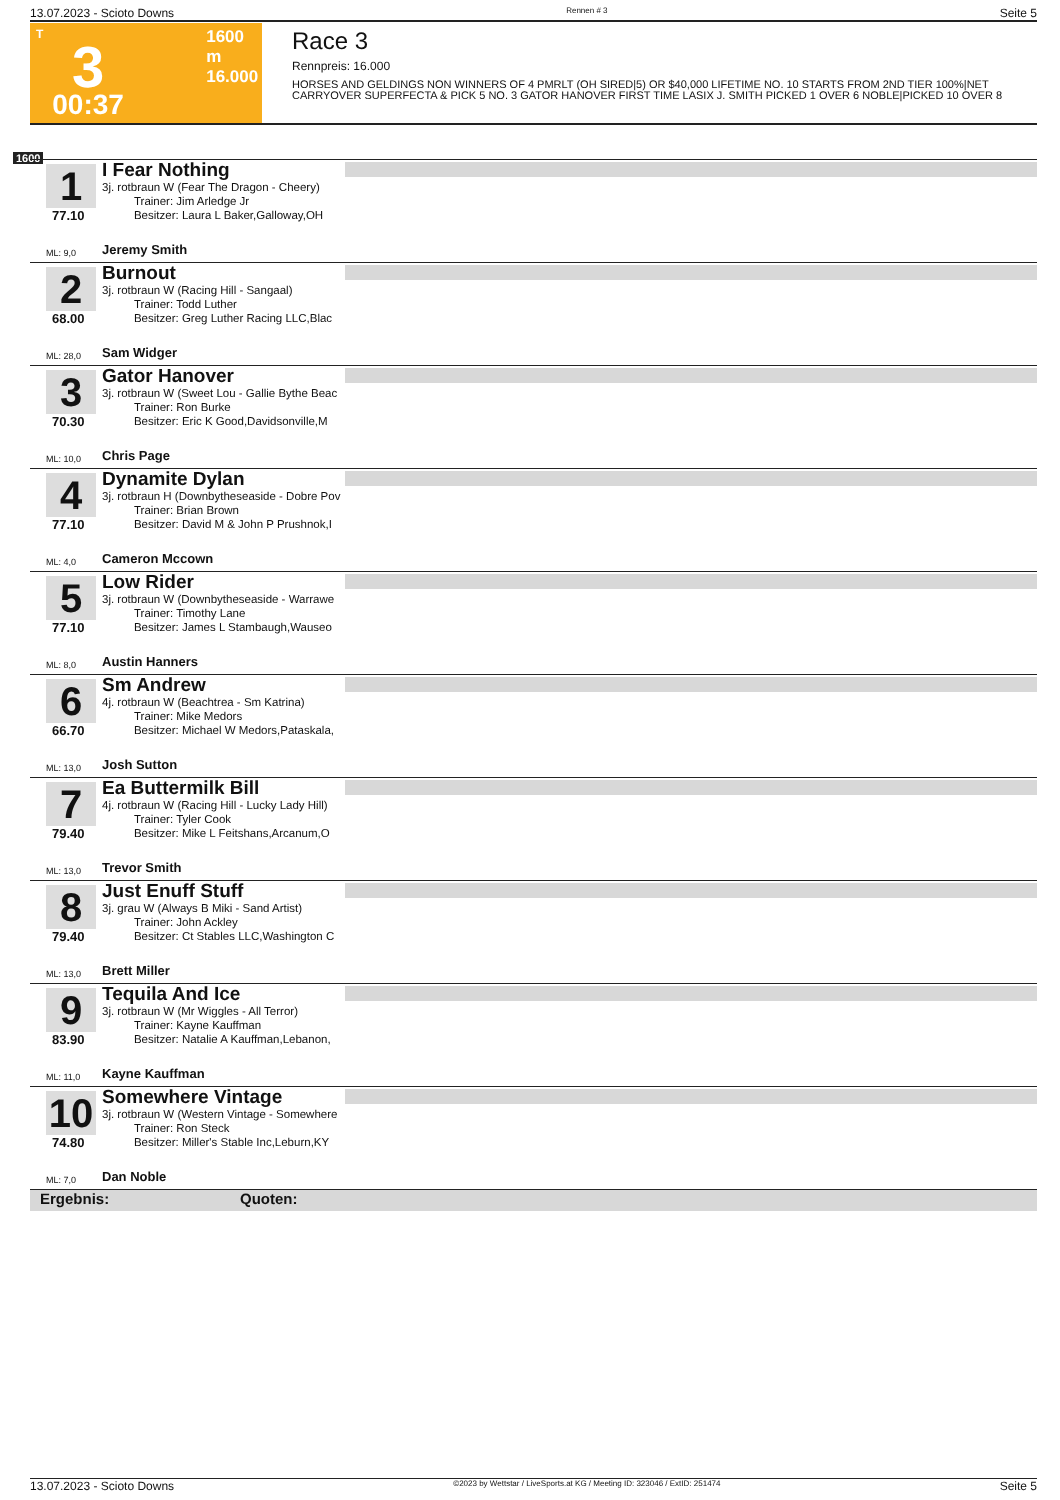13.07.2023 - Scioto Downs Rennen # 3 Seite 5
T
3
00:37
1600 m
16.000
Race 3
Rennpreis: 16.000
HORSES AND GELDINGS NON WINNERS OF 4 PMRLT (OH SIRED|5) OR $40,000 LIFETIME NO. 10 STARTS FROM 2ND TIER 100%|NET CARRYOVER SUPERFECTA & PICK 5 NO. 3 GATOR HANOVER FIRST TIME LASIX J. SMITH PICKED 1 OVER 6 NOBLE|PICKED 10 OVER 8
1600
1
77.10
I Fear Nothing
3j. rotbraun W (Fear The Dragon - Cheery)
Trainer: Jim Arledge Jr
Besitzer: Laura L Baker,Galloway,OH
ML: 9,0 Jeremy Smith
2
68.00
Burnout
3j. rotbraun W (Racing Hill - Sangaal)
Trainer: Todd Luther
Besitzer: Greg Luther Racing LLC,Blac
ML: 28,0 Sam Widger
3
70.30
Gator Hanover
3j. rotbraun W (Sweet Lou - Gallie Bythe Beac
Trainer: Ron Burke
Besitzer: Eric K Good,Davidsonville,M
ML: 10,0 Chris Page
4
77.10
Dynamite Dylan
3j. rotbraun H (Downbytheseaside - Dobre Pov
Trainer: Brian Brown
Besitzer: David M & John P Prushnok,I
ML: 4,0 Cameron Mccown
5
77.10
Low Rider
3j. rotbraun W (Downbytheseaside - Warrawe
Trainer: Timothy Lane
Besitzer: James L Stambaugh,Wauseo
ML: 8,0 Austin Hanners
6
66.70
Sm Andrew
4j. rotbraun W (Beachtrea - Sm Katrina)
Trainer: Mike Medors
Besitzer: Michael W Medors,Pataskala,
ML: 13,0 Josh Sutton
7
79.40
Ea Buttermilk Bill
4j. rotbraun W (Racing Hill - Lucky Lady Hill)
Trainer: Tyler Cook
Besitzer: Mike L Feitshans,Arcanum,O
ML: 13,0 Trevor Smith
8
79.40
Just Enuff Stuff
3j. grau W (Always B Miki - Sand Artist)
Trainer: John Ackley
Besitzer: Ct Stables LLC,Washington C
ML: 13,0 Brett Miller
9
83.90
Tequila And Ice
3j. rotbraun W (Mr Wiggles - All Terror)
Trainer: Kayne Kauffman
Besitzer: Natalie A Kauffman,Lebanon,
ML: 11,0 Kayne Kauffman
10
74.80
Somewhere Vintage
3j. rotbraun W (Western Vintage - Somewhere
Trainer: Ron Steck
Besitzer: Miller's Stable Inc,Leburn,KY
ML: 7,0 Dan Noble
Ergebnis: Quoten:
13.07.2023 - Scioto Downs ©2023 by Wettstar / LiveSports.at KG / Meeting ID: 323046 / ExtID: 251474 Seite 5